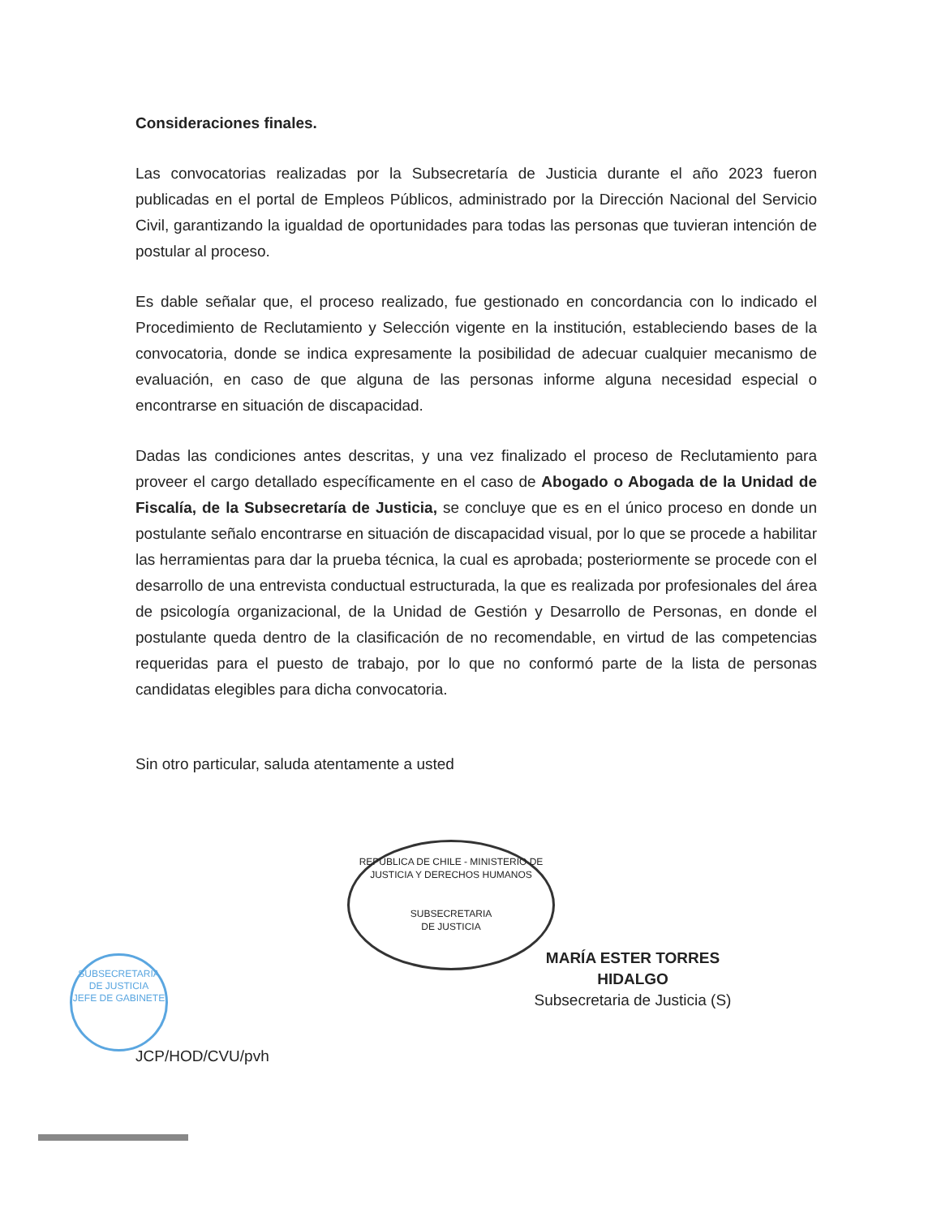REPUBLICA DE CHILE - MINISTERIO DE JUSTICIA Y DERECHOS HUMANOS
SUBSECRETARIA
DE JUSTICIA
SUBSECRETARIA DE JUSTICIA
JEFE DE GABINETE
Consideraciones finales.
Las convocatorias realizadas por la Subsecretaría de Justicia durante el año 2023 fueron publicadas en el portal de Empleos Públicos, administrado por la Dirección Nacional del Servicio Civil, garantizando la igualdad de oportunidades para todas las personas que tuvieran intención de postular al proceso.
Es dable señalar que, el proceso realizado, fue gestionado en concordancia con lo indicado el Procedimiento de Reclutamiento y Selección vigente en la institución, estableciendo bases de la convocatoria, donde se indica expresamente la posibilidad de adecuar cualquier mecanismo de evaluación, en caso de que alguna de las personas informe alguna necesidad especial o encontrarse en situación de discapacidad.
Dadas las condiciones antes descritas, y una vez finalizado el proceso de Reclutamiento para proveer el cargo detallado específicamente en el caso de Abogado o Abogada de la Unidad de Fiscalía, de la Subsecretaría de Justicia, se concluye que es en el único proceso en donde un postulante señalo encontrarse en situación de discapacidad visual, por lo que se procede a habilitar las herramientas para dar la prueba técnica, la cual es aprobada; posteriormente se procede con el desarrollo de una entrevista conductual estructurada, la que es realizada por profesionales del área de psicología organizacional, de la Unidad de Gestión y Desarrollo de Personas, en donde el postulante queda dentro de la clasificación de no recomendable, en virtud de las competencias requeridas para el puesto de trabajo, por lo que no conformó parte de la lista de personas candidatas elegibles para dicha convocatoria.
Sin otro particular, saluda atentamente a usted
MARÍA ESTER TORRES HIDALGO
Subsecretaria de Justicia (S)
JCP/HOD/CVU/pvh